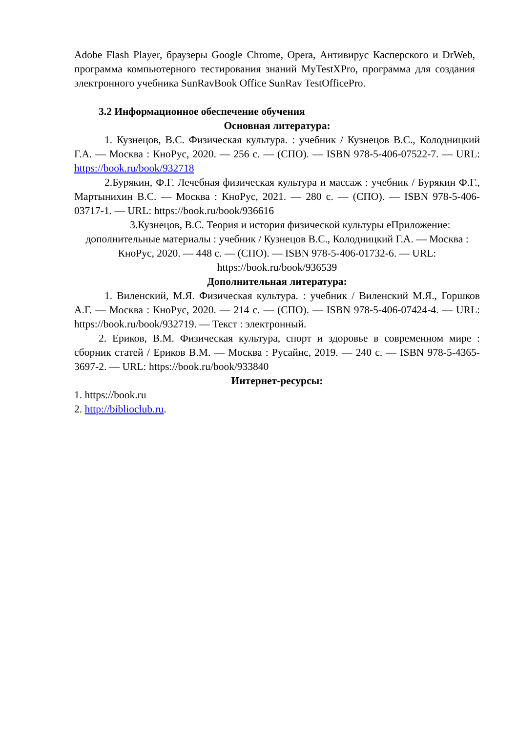Adobe Flash Player, браузеры Google Chrome, Opera, Антивирус Касперского и DrWeb, программа компьютерного тестирования знаний MyTestXPro, программа для создания электронного учебника SunRavBook Office SunRav TestOfficePro.
3.2 Информационное обеспечение обучения
Основная литература:
1. Кузнецов, В.С. Физическая культура. : учебник / Кузнецов В.С., Колодницкий Г.А. — Москва : КноРус, 2020. — 256 с. — (СПО). — ISBN 978-5-406-07522-7. — URL: https://book.ru/book/932718
2.Бурякин, Ф.Г. Лечебная физическая культура и массаж : учебник / Бурякин Ф.Г., Мартынихин В.С. — Москва : КноРус, 2021. — 280 с. — (СПО). — ISBN 978-5-406-03717-1. — URL: https://book.ru/book/936616
3.Кузнецов, В.С. Теория и история физической культуры еПриложение: дополнительные материалы : учебник / Кузнецов В.С., Колодницкий Г.А. — Москва : КноРус, 2020. — 448 с. — (СПО). — ISBN 978-5-406-01732-6. — URL: https://book.ru/book/936539
Дополнительная литература:
1. Виленский, М.Я. Физическая культура. : учебник / Виленский М.Я., Горшков А.Г. — Москва : КноРус, 2020. — 214 с. — (СПО). — ISBN 978-5-406-07424-4. — URL: https://book.ru/book/932719. — Текст : электронный.
2. Ериков, В.М. Физическая культура, спорт и здоровье в современном мире : сборник статей / Ериков В.М. — Москва : Русайнс, 2019. — 240 с. — ISBN 978-5-4365-3697-2. — URL: https://book.ru/book/933840
Интернет-ресурсы:
1. https://book.ru
2. http://biblioclub.ru.